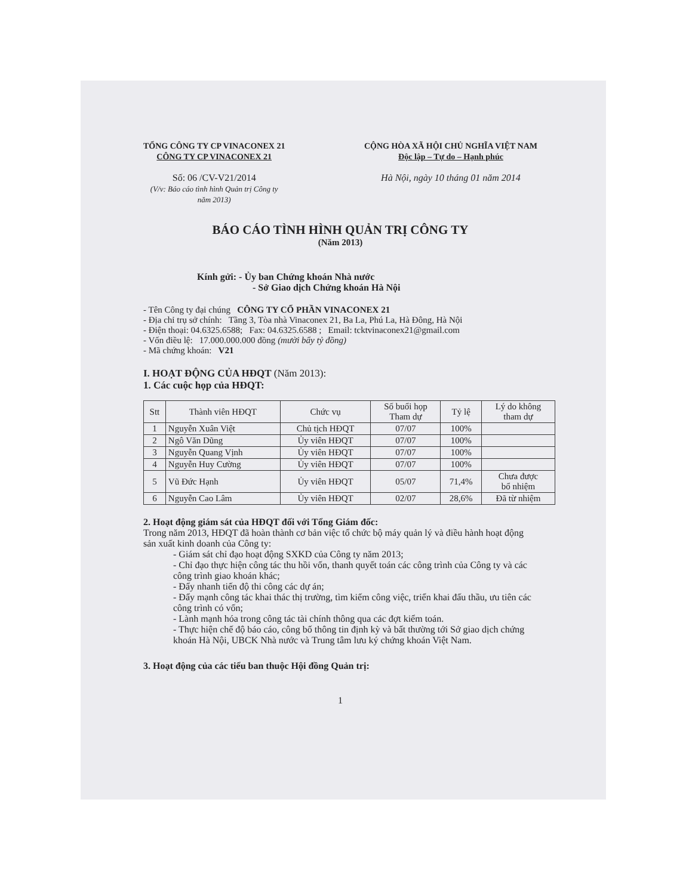TỔNG CÔNG TY CP VINACONEX 21
CÔNG TY CP VINACONEX 21
Số: 06 /CV-V21/2014
(V/v: Báo cáo tình hình Quản trị Công ty
năm 2013)
CỘNG HÒA XÃ HỘI CHỦ NGHĨA VIỆT NAM
Độc lập – Tự do – Hạnh phúc
Hà Nội, ngày 10 tháng 01 năm 2014
BÁO CÁO TÌNH HÌNH QUẢN TRỊ CÔNG TY
(Năm 2013)
Kính gửi: - Ủy ban Chứng khoán Nhà nước
- Sở Giao dịch Chứng khoán Hà Nội
- Tên Công ty đại chúng CÔNG TY CỔ PHẦN VINACONEX 21
- Địa chỉ trụ sở chính: Tầng 3, Tòa nhà Vinaconex 21, Ba La, Phú La, Hà Đông, Hà Nội
- Điện thoại: 04.6325.6588; Fax: 04.6325.6588 ; Email: tcktvinaconex21@gmail.com
- Vốn điều lệ: 17.000.000.000 đồng (mười bẩy tỷ đồng)
- Mã chứng khoán: V21
I. HOẠT ĐỘNG CỦA HĐQT (Năm 2013):
1. Các cuộc họp của HĐQT:
| Stt | Thành viên HĐQT | Chức vụ | Số buổi họp Tham dự | Tỷ lệ | Lý do không tham dự |
| --- | --- | --- | --- | --- | --- |
| 1 | Nguyễn Xuân Việt | Chủ tịch HĐQT | 07/07 | 100% | |
| 2 | Ngô Văn Dũng | Ủy viên HĐQT | 07/07 | 100% | |
| 3 | Nguyễn Quang Vịnh | Ủy viên HĐQT | 07/07 | 100% | |
| 4 | Nguyễn Huy Cường | Ủy viên HĐQT | 07/07 | 100% | |
| 5 | Vũ Đức Hạnh | Ủy viên HĐQT | 05/07 | 71,4% | Chưa được bổ nhiệm |
| 6 | Nguyễn Cao Lâm | Ủy viên HĐQT | 02/07 | 28,6% | Đã từ nhiệm |
2. Hoạt động giám sát của HĐQT đối với Tổng Giám đốc:
Trong năm 2013, HĐQT đã hoàn thành cơ bản việc tổ chức bộ máy quản lý và điều hành hoạt động sản xuất kinh doanh của Công ty:
- Giám sát chỉ đạo hoạt động SXKD của Công ty năm 2013;
- Chỉ đạo thực hiện công tác thu hồi vốn, thanh quyết toán các công trình của Công ty và các công trình giao khoán khác;
- Đẩy nhanh tiến độ thi công các dự án;
- Đẩy mạnh công tác khai thác thị trường, tìm kiếm công việc, triển khai đấu thầu, ưu tiên các công trình có vốn;
- Lành mạnh hóa trong công tác tài chính thông qua các đợt kiểm toán.
- Thực hiện chế độ báo cáo, công bố thông tin định kỳ và bất thường tới Sở giao dịch chứng khoán Hà Nội, UBCK Nhà nước và Trung tâm lưu ký chứng khoán Việt Nam.
3. Hoạt động của các tiểu ban thuộc Hội đồng Quản trị:
1